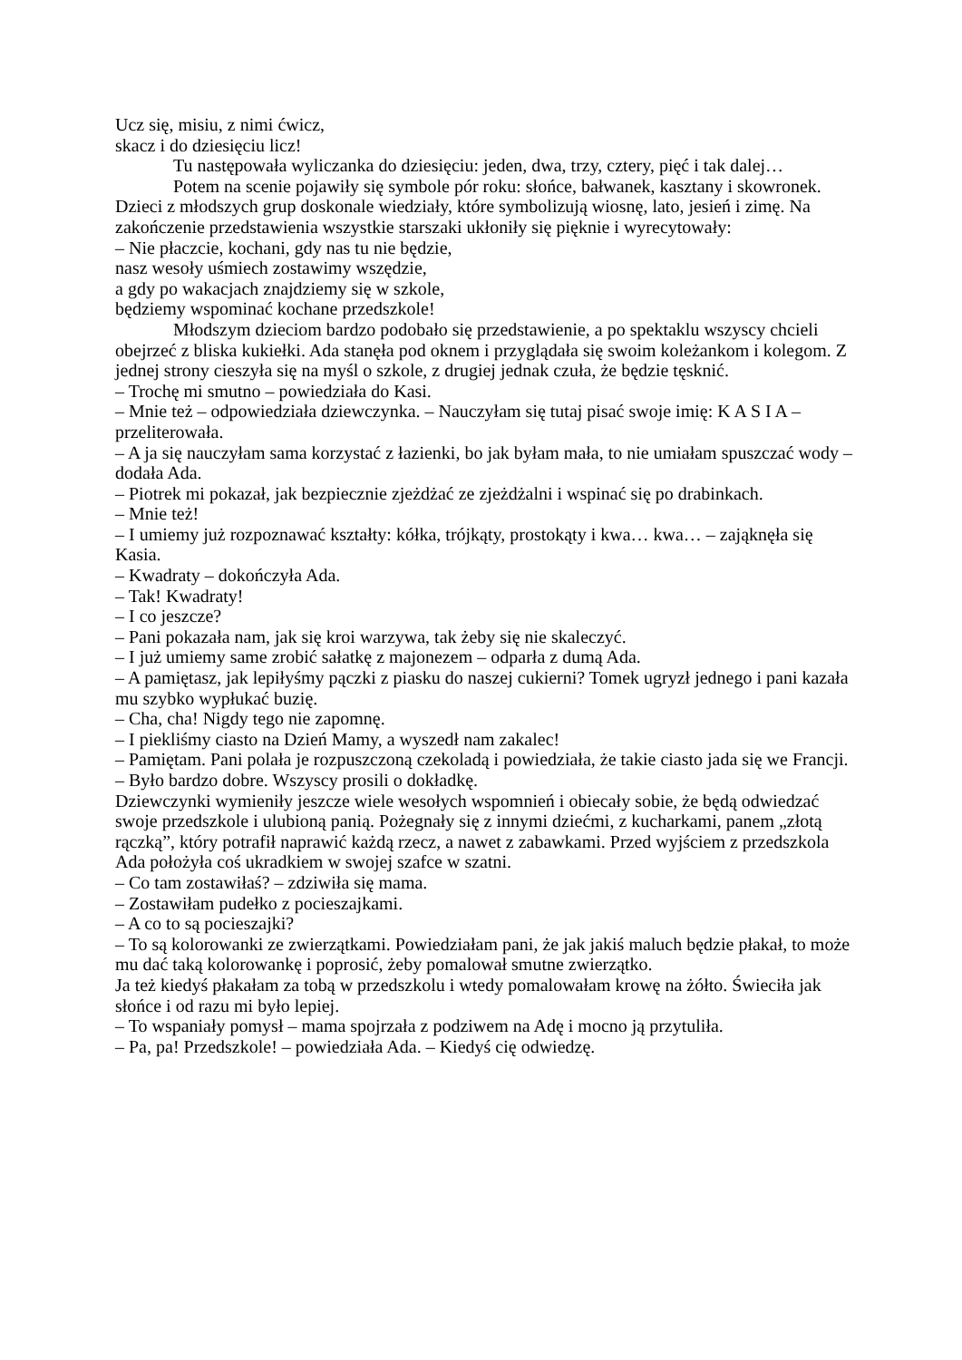Ucz się, misiu, z nimi ćwicz,
skacz i do dziesięciu licz!
Tu następowała wyliczanka do dziesięciu: jeden, dwa, trzy, cztery, pięć i tak dalej…
Potem na scenie pojawiły się symbole pór roku: słońce, bałwanek, kasztany i skowronek. Dzieci z młodszych grup doskonale wiedziały, które symbolizują wiosnę, lato, jesień i zimę. Na zakończenie przedstawienia wszystkie starszaki ukłoniły się pięknie i wyrecytowały:
– Nie płaczcie, kochani, gdy nas tu nie będzie,
nasz wesoły uśmiech zostawimy wszędzie,
a gdy po wakacjach znajdziemy się w szkole,
będziemy wspominać kochane przedszkole!
Młodszym dzieciom bardzo podobało się przedstawienie, a po spektaklu wszyscy chcieli obejrzeć z bliska kukiełki. Ada stanęła pod oknem i przyglądała się swoim koleżankom i kolegom. Z jednej strony cieszyła się na myśl o szkole, z drugiej jednak czuła, że będzie tęsknić.
– Trochę mi smutno – powiedziała do Kasi.
– Mnie też – odpowiedziała dziewczynka. – Nauczyłam się tutaj pisać swoje imię: K A S I A – przeliterowała.
– A ja się nauczyłam sama korzystać z łazienki, bo jak byłam mała, to nie umiałam spuszczać wody – dodała Ada.
– Piotrek mi pokazał, jak bezpiecznie zjeżdżać ze zjeżdżalni i wspinać się po drabinkach.
– Mnie też!
– I umiemy już rozpoznawać kształty: kółka, trójkąty, prostokąty i kwa… kwa… – zająknęła się Kasia.
– Kwadraty – dokończyła Ada.
– Tak! Kwadraty!
– I co jeszcze?
– Pani pokazała nam, jak się kroi warzywa, tak żeby się nie skaleczyć.
– I już umiemy same zrobić sałatkę z majonezem – odparła z dumą Ada.
– A pamiętasz, jak lepiłyśmy pączki z piasku do naszej cukierni? Tomek ugryzł jednego i pani kazała mu szybko wypłukać buzię.
– Cha, cha! Nigdy tego nie zapomnę.
– I piekliśmy ciasto na Dzień Mamy, a wyszedł nam zakalec!
– Pamiętam. Pani polała je rozpuszczoną czekoladą i powiedziała, że takie ciasto jada się we Francji.
– Było bardzo dobre. Wszyscy prosili o dokładkę.
Dziewczynki wymieniły jeszcze wiele wesołych wspomnień i obiecały sobie, że będą odwiedzać swoje przedszkole i ulubioną panią. Pożegnały się z innymi dziećmi, z kucharkami, panem „złotą rączką”, który potrafił naprawić każdą rzecz, a nawet z zabawkami. Przed wyjściem z przedszkola Ada położyła coś ukradkiem w swojej szafce w szatni.
– Co tam zostawiłaś? – zdziwiła się mama.
– Zostawiłam pudełko z pocieszajkami.
– A co to są pocieszajki?
– To są kolorowanki ze zwierzątkami. Powiedziałam pani, że jak jakiś maluch będzie płakał, to może mu dać taką kolorowankę i poprosić, żeby pomalował smutne zwierzątko.
Ja też kiedyś płakałam za tobą w przedszkolu i wtedy pomalowałam krowę na żółto. Świeciła jak słońce i od razu mi było lepiej.
– To wspaniały pomysł – mama spojrzała z podziwem na Adę i mocno ją przytuliła.
– Pa, pa! Przedszkole! – powiedziała Ada. – Kiedyś cię odwiedzę.